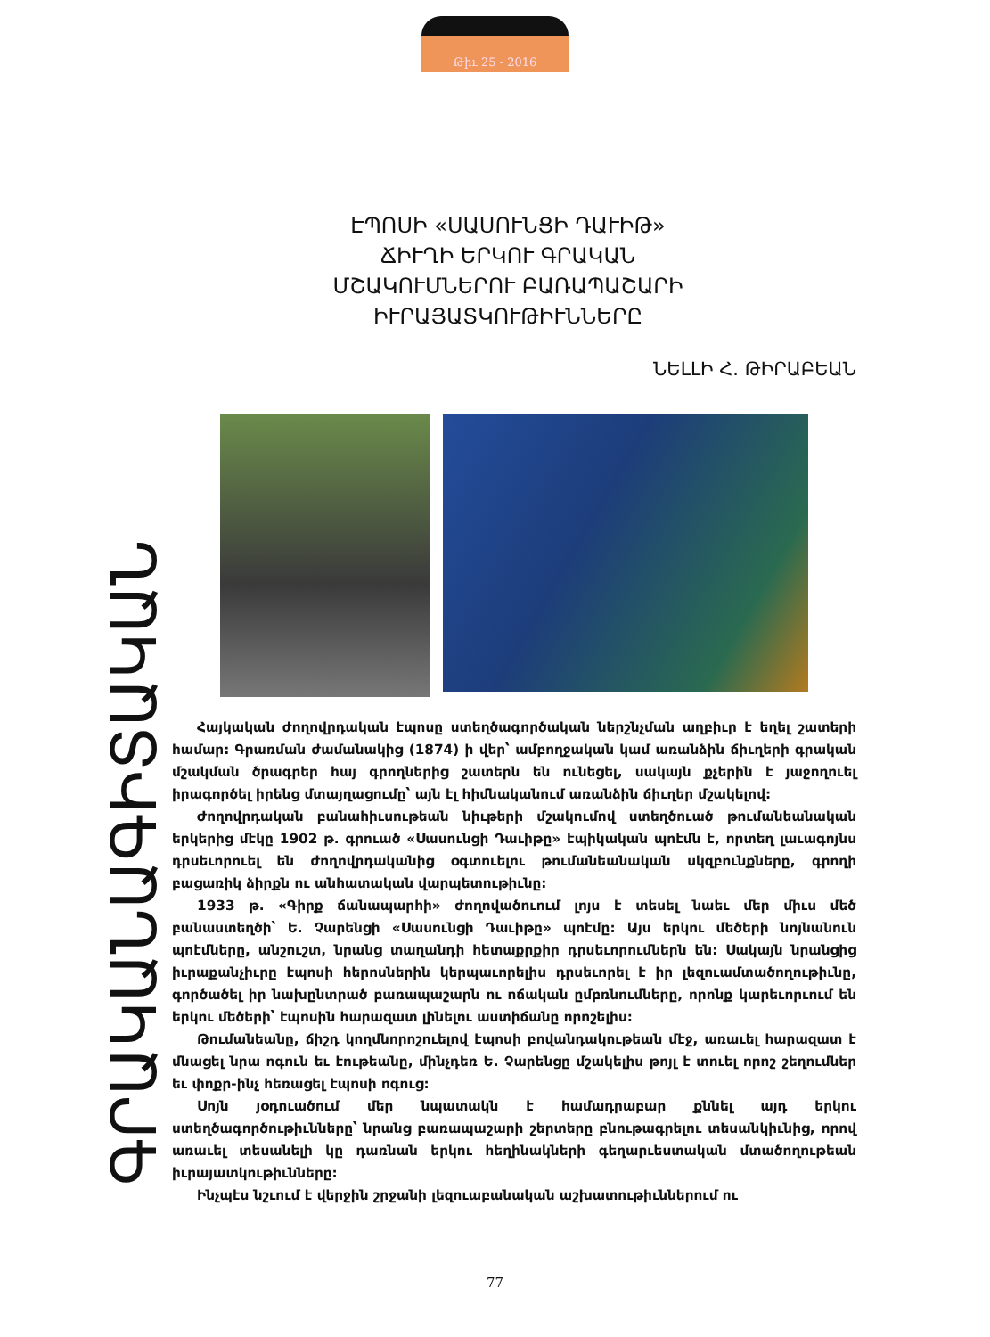Թիւ 25 - 2016
ԳՐԱԿԱՆԱԳԻՏԱԿԱՆ
ԷՊՈՍԻ «ՍԱՍՈՒՆՑԻ ԴԱՒԻԹ»
ՃԻՒՂԻ ԵՐԿՈՒ ԳՐԱԿԱՆ
ՄՇԱԿՈՒՄՆԵՐՈՒ ԲԱՌԱՊԱՇԱՐԻ
ԻՒՐԱՅԱՏԿՈՒԹԻՒՆՆԵՐԸ
ՆԵԼԼԻ Հ. ԹԻՐԱԲԵԱՆ
Հայկական ժողովրդական էպոսը ստեղծագործական ներշնչման աղբիւր է եղել շատերի համար: Գրառման ժամանակից (1874) ի վեր՝ ամբողջական կամ առանձին ճիւղերի գրական մշակման ծրագրեր հայ գրողներից շատերն են ունեցել, սակայն քչերին է յաջողուել իրագործել իրենց մտայղացումը՝ այն էլ հիմնականում առանձին ճիւղեր մշակելով:
Ժողովրդական բանահիւսութեան նիւթերի մշակումով ստեղծուած թումանեանական երկերից մէկը 1902 թ. գրուած «Սասունցի Դաւիթը» էպիկական պոէմն է, որտեղ լաւագոյնս դրսեւորուել են ժողովրդականից օգտուելու թումանեանական սկզբունքները, գրողի բացառիկ ձիրքն ու անհատական վարպետութիւնը:
1933 թ. «Գիրք ճանապարհի» ժողովածուում լոյս է տեսել նաեւ մեր միւս մեծ բանաստեղծի՝ Ե. Չարենցի «Սասունցի Դաւիթը» պոէմը: Այս երկու մեծերի նոյնանուն պոէմները, անշուշտ, նրանց տաղանդի հետաքրքիր դրսեւորումներն են: Սակայն նրանցից իւրաքանչիւրը էպոսի հերոսներին կերպաւորելիս դրսեւորել է իր լեզուամտածողութիւնը, գործածել իր նախընտրած բառապաշարն ու ոճական ըմբռնումները, որոնք կարեւորւում են երկու մեծերի՝ էպոսին հարազատ լինելու աստիճանը որոշելիս:
Թումանեանը, ճիշդ կողմնորոշուելով էպոսի բովանդակութեան մէջ, առաւել հարազատ է մնացել նրա ոգուն եւ էութեանը, մինչդեռ Ե. Չարենցը մշակելիս թոյլ է տուել որոշ շեղումներ եւ փոքր-ինչ հեռացել էպոսի ոգուց:
Սոյն յօդուածում մեր նպատակն է համադրաբար քննել այդ երկու ստեղծագործութիւնները՝ նրանց բառապաշարի շերտերը բնութագրելու տեսանկիւնից, որով առաւել տեսանելի կը դառնան երկու հեղինակների գեղարւեստական մտածողութեան իւրայատկութիւնները:
Ինչպէս նշւում է վերջին շրջանի լեզուաբանական աշխատութիւններում ու
77